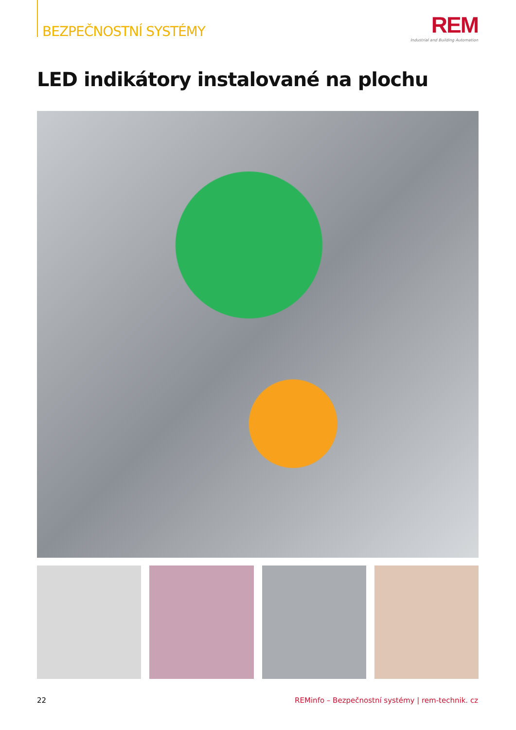BEZPEČNOSTNÍ SYSTÉMY
REM
Industrial and Building Automation
LED indikátory instalované na plochu
22 REMinfo – Bezpečnostní systémy | rem-technik. cz